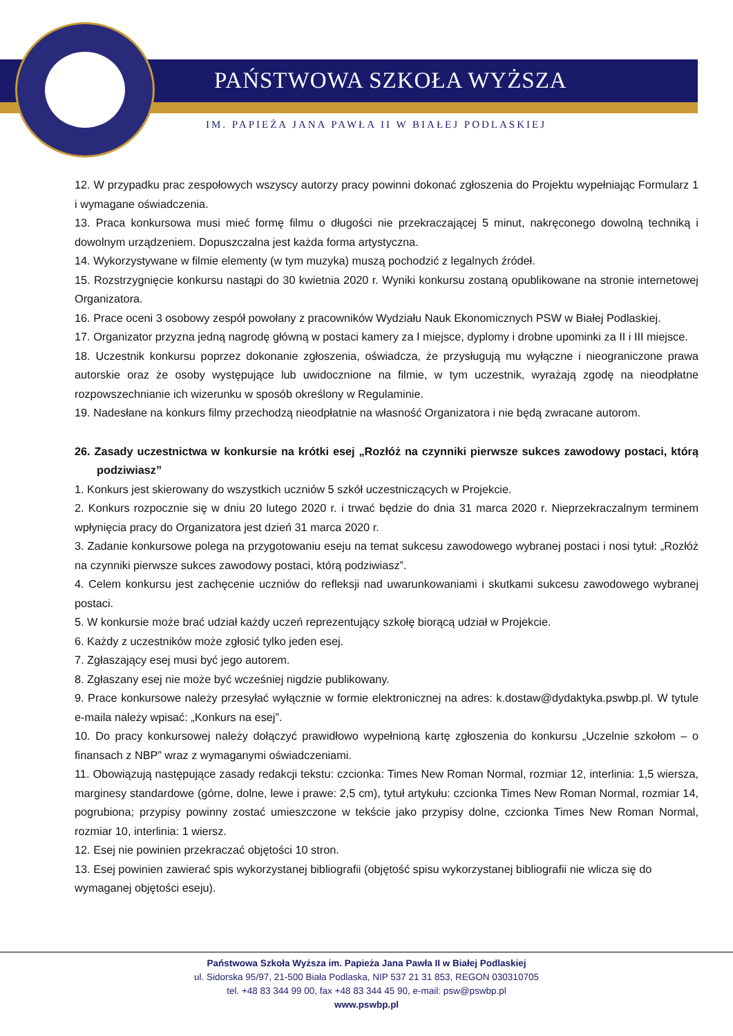PAŃSTWOWA SZKOŁA WYŻSZA
IM. PAPIEŻA JANA PAWŁA II W BIAŁEJ PODLASKIEJ
12. W przypadku prac zespołowych wszyscy autorzy pracy powinni dokonać zgłoszenia do Projektu wypełniając Formularz 1 i wymagane oświadczenia.
13. Praca konkursowa musi mieć formę filmu o długości nie przekraczającej 5 minut, nakręconego dowolną techniką i dowolnym urządzeniem. Dopuszczalna jest każda forma artystyczna.
14. Wykorzystywane w filmie elementy (w tym muzyka) muszą pochodzić z legalnych źródeł.
15. Rozstrzygnięcie konkursu nastąpi do 30 kwietnia 2020 r. Wyniki konkursu zostaną opublikowane na stronie internetowej Organizatora.
16. Prace oceni 3 osobowy zespół powołany z pracowników Wydziału Nauk Ekonomicznych PSW w Białej Podlaskiej.
17. Organizator przyzna jedną nagrodę główną w postaci kamery za I miejsce, dyplomy i drobne upominki za II i III miejsce.
18. Uczestnik konkursu poprzez dokonanie zgłoszenia, oświadcza, że przysługują mu wyłączne i nieograniczone prawa autorskie oraz że osoby występujące lub uwidocznione na filmie, w tym uczestnik, wyrażają zgodę na nieodpłatne rozpowszechnianie ich wizerunku w sposób określony w Regulaminie.
19. Nadesłane na konkurs filmy przechodzą nieodpłatnie na własność Organizatora i nie będą zwracane autorom.
26. Zasady uczestnictwa w konkursie na krótki esej „Rozłóż na czynniki pierwsze sukces zawodowy postaci, którą podziwiasz”
1. Konkurs jest skierowany do wszystkich uczniów 5 szkół uczestniczących w Projekcie.
2. Konkurs rozpocznie się w dniu 20 lutego 2020 r. i trwać będzie do dnia 31 marca 2020 r. Nieprzekraczalnym terminem wpłynięcia pracy do Organizatora jest dzień 31 marca 2020 r.
3. Zadanie konkursowe polega na przygotowaniu eseju na temat sukcesu zawodowego wybranej postaci i nosi tytuł: „Rozłóż na czynniki pierwsze sukces zawodowy postaci, którą podziwiasz”.
4. Celem konkursu jest zachęcenie uczniów do refleksji nad uwarunkowaniami i skutkami sukcesu zawodowego wybranej postaci.
5. W konkursie może brać udział każdy uczeń reprezentujący szkołę biorącą udział w Projekcie.
6. Każdy z uczestników może zgłosić tylko jeden esej.
7. Zgłaszający esej musi być jego autorem.
8. Zgłaszany esej nie może być wcześniej nigdzie publikowany.
9. Prace konkursowe należy przesyłać wyłącznie w formie elektronicznej na adres: k.dostaw@dydaktyka.pswbp.pl. W tytule e-maila należy wpisać: „Konkurs na esej”.
10. Do pracy konkursowej należy dołączyć prawidłowo wypełnioną kartę zgłoszenia do konkursu „Uczelnie szkołom – o finansach z NBP” wraz z wymaganymi oświadczeniami.
11. Obowiązują następujące zasady redakcji tekstu: czcionka: Times New Roman Normal, rozmiar 12, interlinia: 1,5 wiersza, marginesy standardowe (górne, dolne, lewe i prawe: 2,5 cm), tytuł artykułu: czcionka Times New Roman Normal, rozmiar 14, pogrubiona; przypisy powinny zostać umieszczone w tekście jako przypisy dolne, czcionka Times New Roman Normal, rozmiar 10, interlinia: 1 wiersz.
12. Esej nie powinien przekraczać objętości 10 stron.
13. Esej powinien zawierać spis wykorzystanej bibliografii (objętość spisu wykorzystanej bibliografii nie wlicza się do wymaganej objętości eseju).
Państwowa Szkoła Wyższa im. Papieża Jana Pawła II w Białej Podlaskiej
ul. Sidorska 95/97, 21-500 Biała Podlaska, NIP 537 21 31 853, REGON 030310705
tel. +48 83 344 99 00, fax +48 83 344 45 90, e-mail: psw@pswbp.pl
www.pswbp.pl